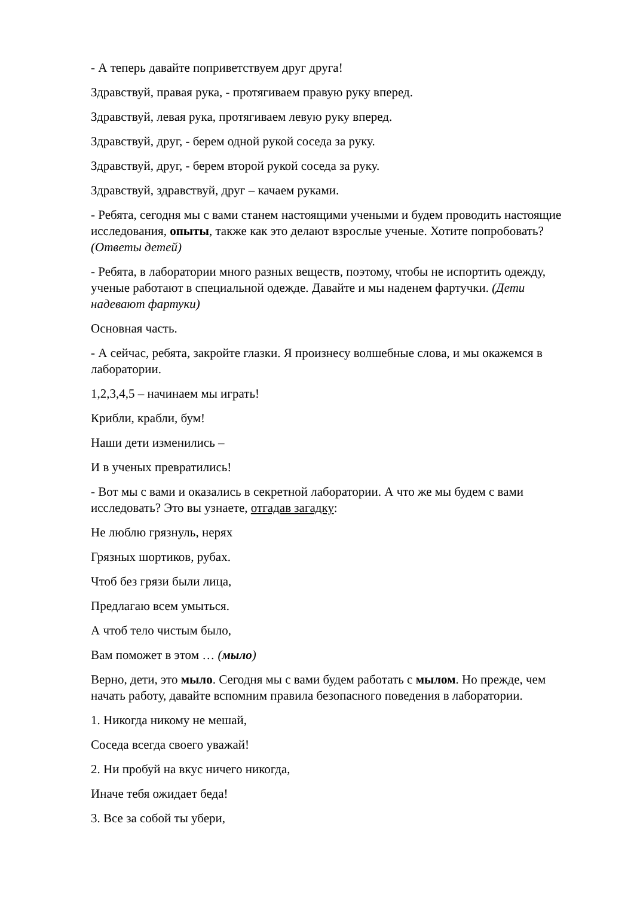- А теперь давайте поприветствуем друг друга!
Здравствуй, правая рука, - протягиваем правую руку вперед.
Здравствуй, левая рука, протягиваем левую руку вперед.
Здравствуй, друг, - берем одной рукой соседа за руку.
Здравствуй, друг, - берем второй рукой соседа за руку.
Здравствуй, здравствуй, друг – качаем руками.
- Ребята, сегодня мы с вами станем настоящими учеными и будем проводить настоящие исследования, опыты, также как это делают взрослые ученые. Хотите попробовать? (Ответы детей)
- Ребята, в лаборатории много разных веществ, поэтому, чтобы не испортить одежду, ученые работают в специальной одежде. Давайте и мы наденем фартучки. (Дети надевают фартуки)
Основная часть.
- А сейчас, ребята, закройте глазки. Я произнесу волшебные слова, и мы окажемся в лаборатории.
1,2,3,4,5 – начинаем мы играть!
Крибли, крабли, бум!
Наши дети изменились –
И в ученых превратились!
- Вот мы с вами и оказались в секретной лаборатории. А что же мы будем с вами исследовать? Это вы узнаете, отгадав загадку:
Не люблю грязнуль, нерях
Грязных шортиков, рубах.
Чтоб без грязи были лица,
Предлагаю всем умыться.
А чтоб тело чистым было,
Вам поможет в этом … (мыло)
Верно, дети, это мыло. Сегодня мы с вами будем работать с мылом. Но прежде, чем начать работу, давайте вспомним правила безопасного поведения в лаборатории.
1. Никогда никому не мешай,
Соседа всегда своего уважай!
2. Ни пробуй на вкус ничего никогда,
Иначе тебя ожидает беда!
3. Все за собой ты убери,